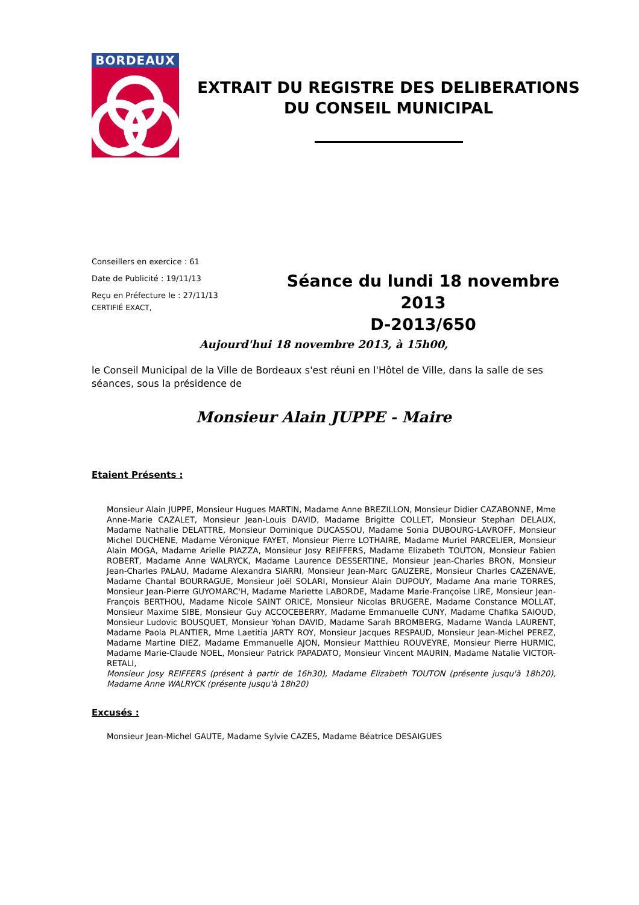BORDEAUX
EXTRAIT DU REGISTRE DES DELIBERATIONS
DU CONSEIL MUNICIPAL
Conseillers en exercice : 61
Date de Publicité : 19/11/13
Reçu en Préfecture le : 27/11/13
CERTIFIÉ EXACT,
Séance du lundi 18 novembre 2013
D-2013/650
Aujourd'hui 18 novembre 2013, à 15h00,
le Conseil Municipal de la Ville de Bordeaux s'est réuni en l'Hôtel de Ville, dans la salle de ses séances, sous la présidence de
Monsieur Alain JUPPE - Maire
Etaient Présents :
Monsieur Alain JUPPE, Monsieur Hugues MARTIN, Madame Anne BREZILLON, Monsieur Didier CAZABONNE, Mme Anne-Marie CAZALET, Monsieur Jean-Louis DAVID, Madame Brigitte COLLET, Monsieur Stephan DELAUX, Madame Nathalie DELATTRE, Monsieur Dominique DUCASSOU, Madame Sonia DUBOURG-LAVROFF, Monsieur Michel DUCHENE, Madame Véronique FAYET, Monsieur Pierre LOTHAIRE, Madame Muriel PARCELIER, Monsieur Alain MOGA, Madame Arielle PIAZZA, Monsieur Josy REIFFERS, Madame Elizabeth TOUTON, Monsieur Fabien ROBERT, Madame Anne WALRYCK, Madame Laurence DESSERTINE, Monsieur Jean-Charles BRON, Monsieur Jean-Charles PALAU, Madame Alexandra SIARRI, Monsieur Jean-Marc GAUZERE, Monsieur Charles CAZENAVE, Madame Chantal BOURRAGUE, Monsieur Joël SOLARI, Monsieur Alain DUPOUY, Madame Ana marie TORRES, Monsieur Jean-Pierre GUYOMARC'H, Madame Mariette LABORDE, Madame Marie-Françoise LIRE, Monsieur Jean-François BERTHOU, Madame Nicole SAINT ORICE, Monsieur Nicolas BRUGERE, Madame Constance MOLLAT, Monsieur Maxime SIBE, Monsieur Guy ACCOCEBERRY, Madame Emmanuelle CUNY, Madame Chafika SAIOUD, Monsieur Ludovic BOUSQUET, Monsieur Yohan DAVID, Madame Sarah BROMBERG, Madame Wanda LAURENT, Madame Paola PLANTIER, Mme Laetitia JARTY ROY, Monsieur Jacques RESPAUD, Monsieur Jean-Michel PEREZ, Madame Martine DIEZ, Madame Emmanuelle AJON, Monsieur Matthieu ROUVEYRE, Monsieur Pierre HURMIC, Madame Marie-Claude NOEL, Monsieur Patrick PAPADATO, Monsieur Vincent MAURIN, Madame Natalie VICTOR-RETALI,
Monsieur Josy REIFFERS (présent à partir de 16h30), Madame Elizabeth TOUTON (présente jusqu'à 18h20), Madame Anne WALRYCK (présente jusqu'à 18h20)
Excusés :
Monsieur Jean-Michel GAUTE, Madame Sylvie CAZES, Madame Béatrice DESAIGUES